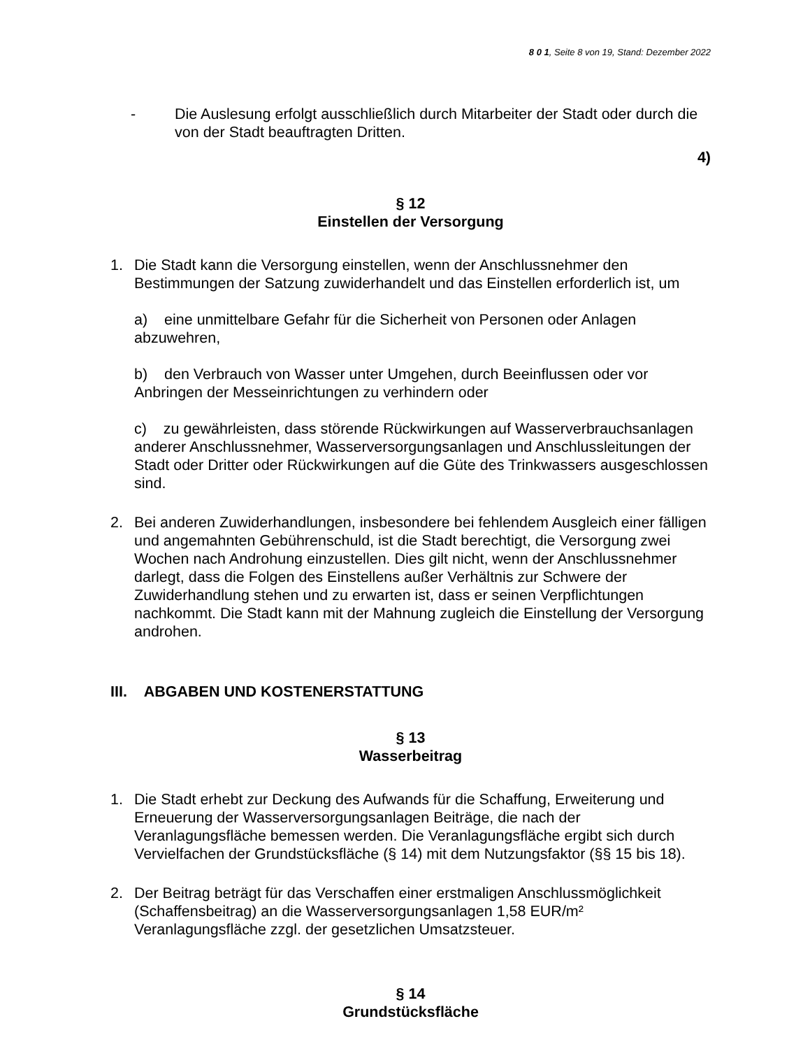8 0 1, Seite 8 von 19, Stand: Dezember 2022
- Die Auslesung erfolgt ausschließlich durch Mitarbeiter der Stadt oder durch die von der Stadt beauftragten Dritten.
4)
§ 12
Einstellen der Versorgung
1. Die Stadt kann die Versorgung einstellen, wenn der Anschlussnehmer den Bestimmungen der Satzung zuwiderhandelt und das Einstellen erforderlich ist, um
a) eine unmittelbare Gefahr für die Sicherheit von Personen oder Anlagen abzuwehren,
b) den Verbrauch von Wasser unter Umgehen, durch Beeinflussen oder vor Anbringen der Messeinrichtungen zu verhindern oder
c) zu gewährleisten, dass störende Rückwirkungen auf Wasserverbrauchsanlagen anderer Anschlussnehmer, Wasserversorgungsanlagen und Anschlussleitungen der Stadt oder Dritter oder Rückwirkungen auf die Güte des Trinkwassers ausgeschlossen sind.
2. Bei anderen Zuwiderhandlungen, insbesondere bei fehlendem Ausgleich einer fälligen und angemahnten Gebührenschuld, ist die Stadt berechtigt, die Versorgung zwei Wochen nach Androhung einzustellen. Dies gilt nicht, wenn der Anschlussnehmer darlegt, dass die Folgen des Einstellens außer Verhältnis zur Schwere der Zuwiderhandlung stehen und zu erwarten ist, dass er seinen Verpflichtungen nachkommt. Die Stadt kann mit der Mahnung zugleich die Einstellung der Versorgung androhen.
III. ABGABEN UND KOSTENERSTATTUNG
§ 13
Wasserbeitrag
1. Die Stadt erhebt zur Deckung des Aufwands für die Schaffung, Erweiterung und Erneuerung der Wasserversorgungsanlagen Beiträge, die nach der Veranlagungsfläche bemessen werden. Die Veranlagungsfläche ergibt sich durch Vervielfachen der Grundstücksfläche (§ 14) mit dem Nutzungsfaktor (§§ 15 bis 18).
2. Der Beitrag beträgt für das Verschaffen einer erstmaligen Anschlussmöglichkeit (Schaffensbeitrag) an die Wasserversorgungsanlagen 1,58 EUR/m² Veranlagungsfläche zzgl. der gesetzlichen Umsatzsteuer.
§ 14
Grundstücksfläche